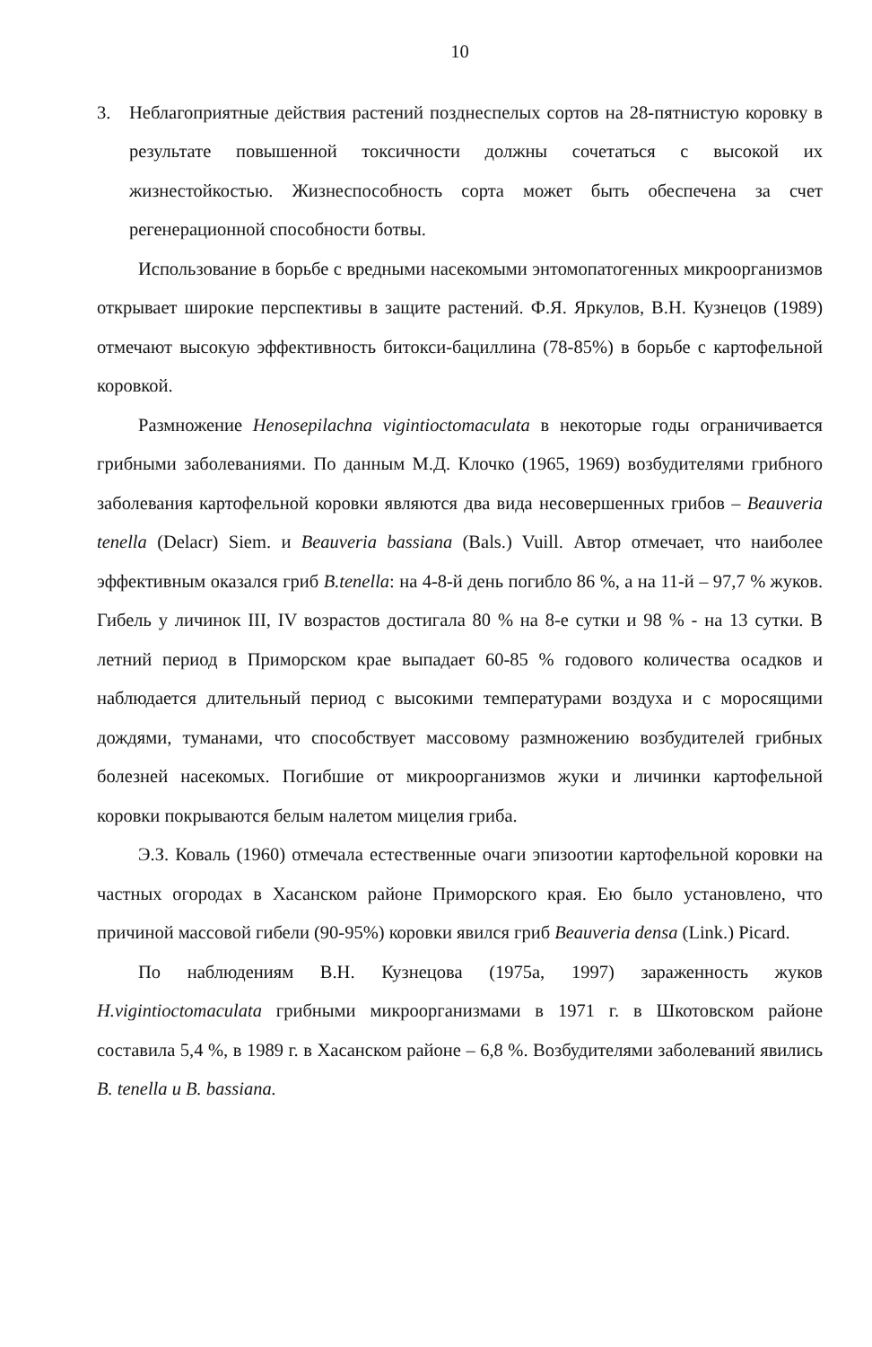10
3. Неблагоприятные действия растений позднеспелых сортов на 28-пятнистую коровку в результате повышенной токсичности должны сочетаться с высокой их жизнестойкостью. Жизнеспособность сорта может быть обеспечена за счет регенерационной способности ботвы.
Использование в борьбе с вредными насекомыми энтомопатогенных микроорганизмов открывает широкие перспективы в защите растений. Ф.Я. Яркулов, В.Н. Кузнецов (1989) отмечают высокую эффективность битокси-бациллина (78-85%) в борьбе с картофельной коровкой.
Размножение Henosepilachna vigintioctomaculata в некоторые годы ограничивается грибными заболеваниями. По данным М.Д. Клочко (1965, 1969) возбудителями грибного заболевания картофельной коровки являются два вида несовершенных грибов – Beauveria tenella (Delacr) Siem. и Beauveria bassiana (Bals.) Vuill. Автор отмечает, что наиболее эффективным оказался гриб B.tenella: на 4-8-й день погибло 86 %, а на 11-й – 97,7 % жуков. Гибель у личинок III, IV возрастов достигала 80 % на 8-е сутки и 98 % - на 13 сутки. В летний период в Приморском крае выпадает 60-85 % годового количества осадков и наблюдается длительный период с высокими температурами воздуха и с моросящими дождями, туманами, что способствует массовому размножению возбудителей грибных болезней насекомых. Погибшие от микроорганизмов жуки и личинки картофельной коровки покрываются белым налетом мицелия гриба.
Э.З. Коваль (1960) отмечала естественные очаги эпизоотии картофельной коровки на частных огородах в Хасанском районе Приморского края. Ею было установлено, что причиной массовой гибели (90-95%) коровки явился гриб Beauveria densa (Link.) Picard.
По наблюдениям В.Н. Кузнецова (1975а, 1997) зараженность жуков H.vigintioctomaculata грибными микроорганизмами в 1971 г. в Шкотовском районе составила 5,4 %, в 1989 г. в Хасанском районе – 6,8 %. Возбудителями заболеваний явились B. tenella и B. bassiana.